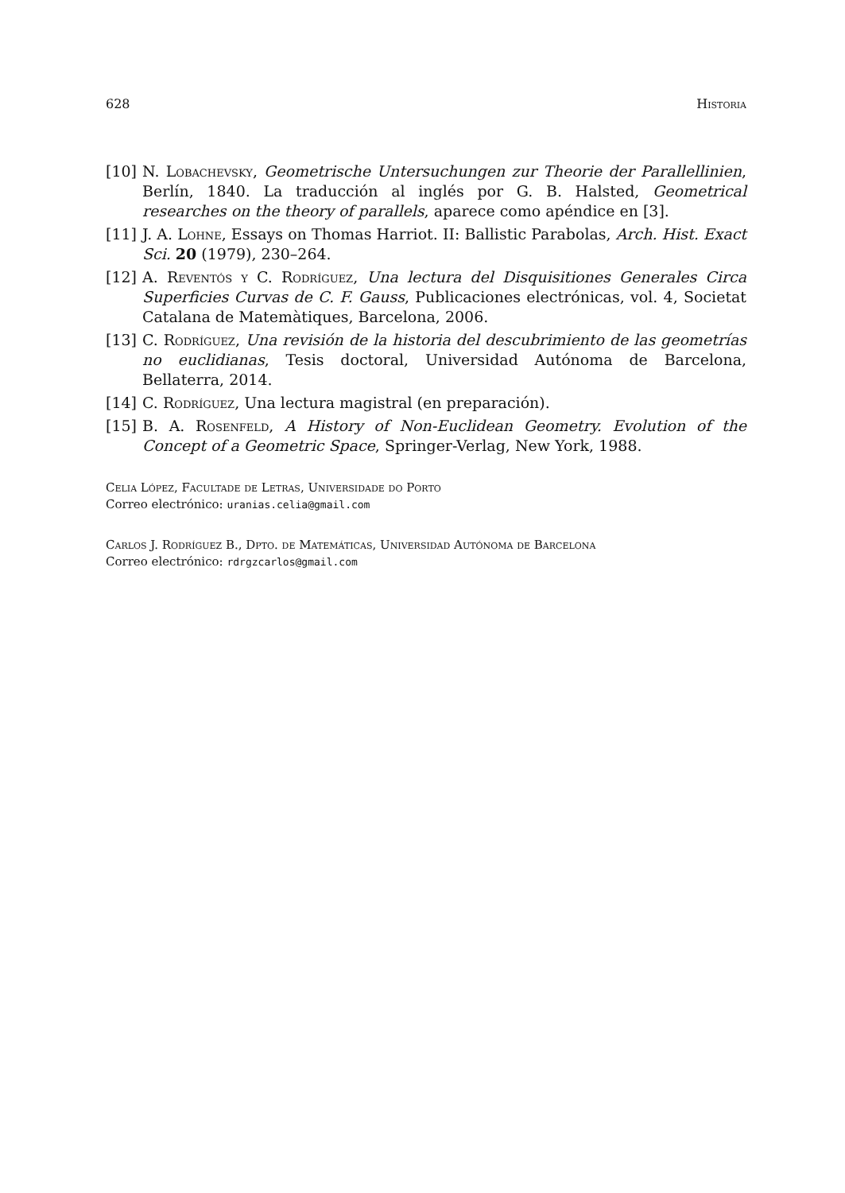628 Historia
[10] N. Lobachevsky, Geometrische Untersuchungen zur Theorie der Parallellinien, Berlín, 1840. La traducción al inglés por G. B. Halsted, Geometrical researches on the theory of parallels, aparece como apéndice en [3].
[11] J. A. Lohne, Essays on Thomas Harriot. II: Ballistic Parabolas, Arch. Hist. Exact Sci. 20 (1979), 230–264.
[12] A. Reventós y C. Rodríguez, Una lectura del Disquisitiones Generales Circa Superficies Curvas de C. F. Gauss, Publicaciones electrónicas, vol. 4, Societat Catalana de Matemàtiques, Barcelona, 2006.
[13] C. Rodríguez, Una revisión de la historia del descubrimiento de las geometrías no euclidianas, Tesis doctoral, Universidad Autónoma de Barcelona, Bellaterra, 2014.
[14] C. Rodríguez, Una lectura magistral (en preparación).
[15] B. A. Rosenfeld, A History of Non-Euclidean Geometry. Evolution of the Concept of a Geometric Space, Springer-Verlag, New York, 1988.
Celia López, Facultade de Letras, Universidade do Porto
Correo electrónico: uranias.celia@gmail.com
Carlos J. Rodríguez B., Dpto. de Matemáticas, Universidad Autónoma de Barcelona
Correo electrónico: rdrgzcarlos@gmail.com